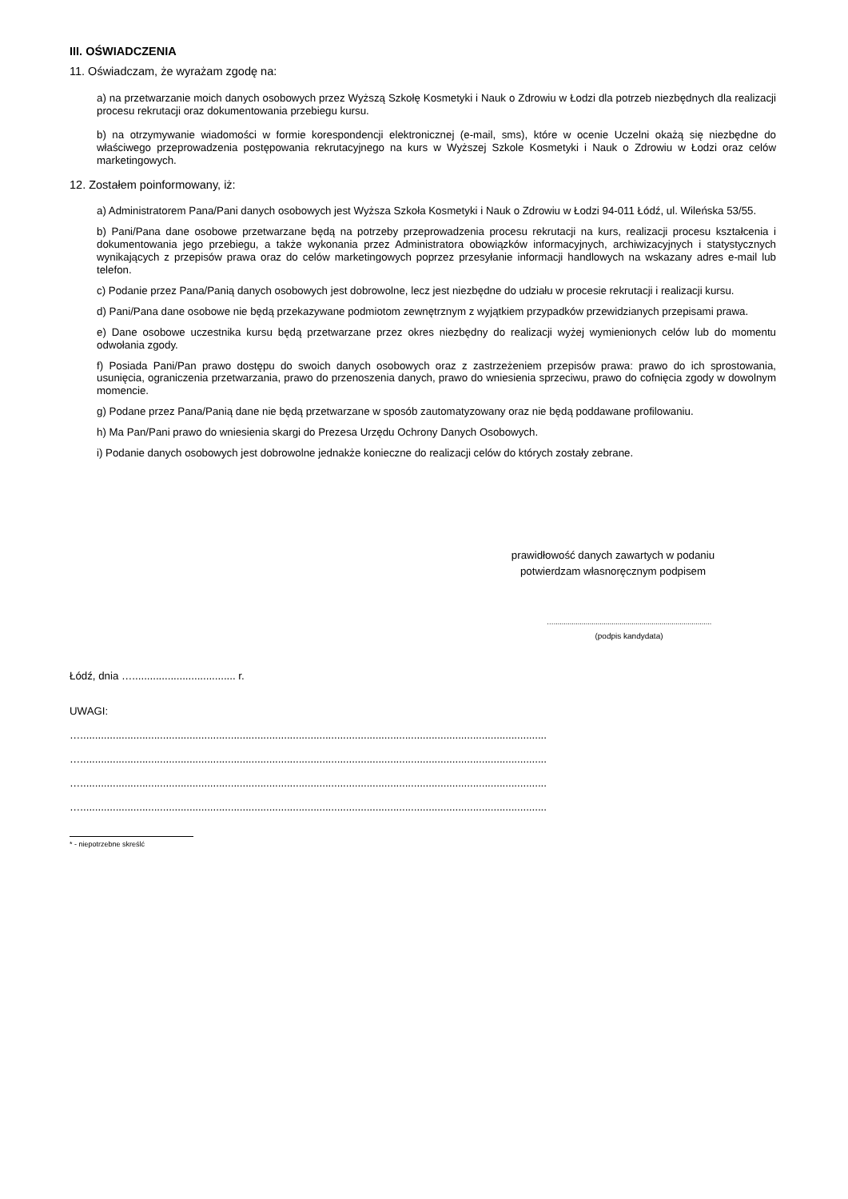III. OŚWIADCZENIA
11. Oświadczam, że wyrażam zgodę na:
a) na przetwarzanie moich danych osobowych przez Wyższą Szkołę Kosmetyki i Nauk o Zdrowiu w Łodzi dla potrzeb niezbędnych dla realizacji procesu rekrutacji oraz dokumentowania przebiegu kursu.
b) na otrzymywanie wiadomości w formie korespondencji elektronicznej (e-mail, sms), które w ocenie Uczelni okażą się niezbędne do właściwego przeprowadzenia postępowania rekrutacyjnego na kurs w Wyższej Szkole Kosmetyki i Nauk o Zdrowiu w Łodzi oraz celów marketingowych.
12. Zostałem poinformowany, iż:
a) Administratorem Pana/Pani danych osobowych jest Wyższa Szkoła Kosmetyki i Nauk o Zdrowiu w Łodzi 94-011 Łódź, ul. Wileńska 53/55.
b) Pani/Pana dane osobowe przetwarzane będą na potrzeby przeprowadzenia procesu rekrutacji na kurs, realizacji procesu kształcenia i dokumentowania jego przebiegu, a także wykonania przez Administratora obowiązków informacyjnych, archiwizacyjnych i statystycznych wynikających z przepisów prawa oraz do celów marketingowych poprzez przesyłanie informacji handlowych na wskazany adres e-mail lub telefon.
c) Podanie przez Pana/Panią danych osobowych jest dobrowolne, lecz jest niezbędne do udziału w procesie rekrutacji i realizacji kursu.
d) Pani/Pana dane osobowe nie będą przekazywane podmiotom zewnętrznym z wyjątkiem przypadków przewidzianych przepisami prawa.
e) Dane osobowe uczestnika kursu będą przetwarzane przez okres niezbędny do realizacji wyżej wymienionych celów lub do momentu odwołania zgody.
f) Posiada Pani/Pan prawo dostępu do swoich danych osobowych oraz z zastrzeżeniem przepisów prawa: prawo do ich sprostowania, usunięcia, ograniczenia przetwarzania, prawo do przenoszenia danych, prawo do wniesienia sprzeciwu, prawo do cofnięcia zgody w dowolnym momencie.
g) Podane przez Pana/Panią dane nie będą przetwarzane w sposób zautomatyzowany oraz nie będą poddawane profilowaniu.
h) Ma Pan/Pani prawo do wniesienia skargi do Prezesa Urzędu Ochrony Danych Osobowych.
i) Podanie danych osobowych jest dobrowolne jednakże konieczne do realizacji celów do których zostały zebrane.
prawidłowość danych zawartych w podaniu
potwierdzam własnoręcznym podpisem
…...............................................................................
(podpis kandydata)
Łódź, dnia …................................... r.
UWAGI:
…..............................................................................................................................................................
…..............................................................................................................................................................
…..............................................................................................................................................................
…..............................................................................................................................................................
* - niepotrzebne skreślć